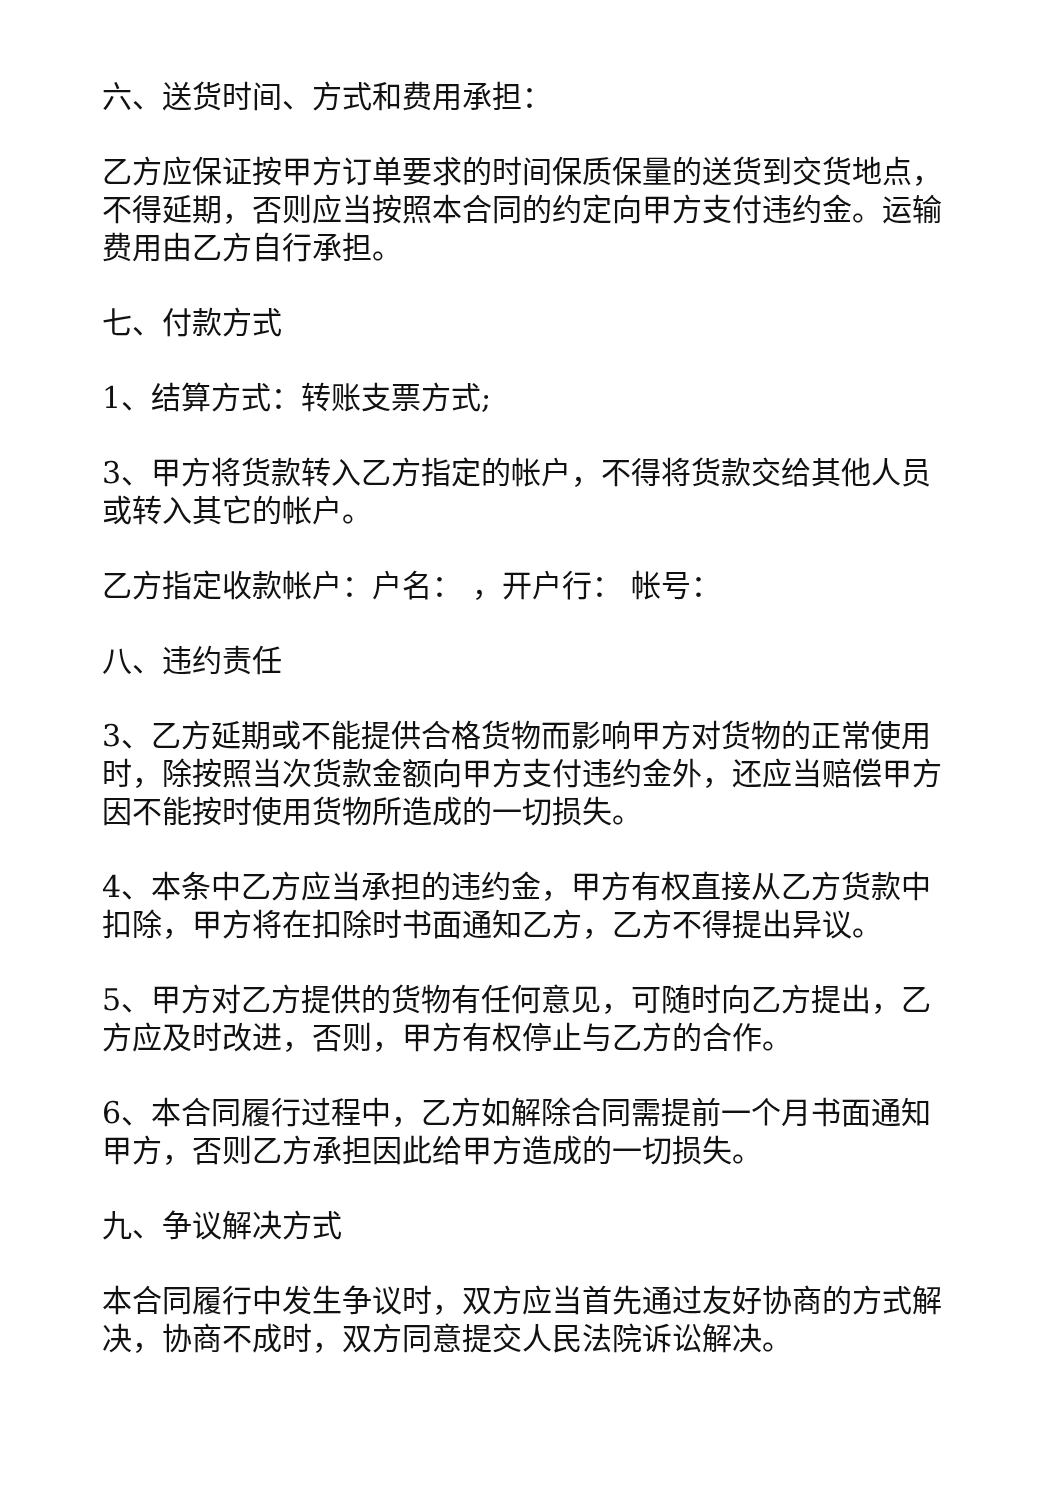六、送货时间、方式和费用承担：
乙方应保证按甲方订单要求的时间保质保量的送货到交货地点，不得延期，否则应当按照本合同的约定向甲方支付违约金。运输费用由乙方自行承担。
七、付款方式
1、结算方式：转账支票方式;
3、甲方将货款转入乙方指定的帐户，不得将货款交给其他人员或转入其它的帐户。
乙方指定收款帐户：户名： ，开户行： 帐号：
八、违约责任
3、乙方延期或不能提供合格货物而影响甲方对货物的正常使用时，除按照当次货款金额向甲方支付违约金外，还应当赔偿甲方因不能按时使用货物所造成的一切损失。
4、本条中乙方应当承担的违约金，甲方有权直接从乙方货款中扣除，甲方将在扣除时书面通知乙方，乙方不得提出异议。
5、甲方对乙方提供的货物有任何意见，可随时向乙方提出，乙方应及时改进，否则，甲方有权停止与乙方的合作。
6、本合同履行过程中，乙方如解除合同需提前一个月书面通知甲方，否则乙方承担因此给甲方造成的一切损失。
九、争议解决方式
本合同履行中发生争议时，双方应当首先通过友好协商的方式解决，协商不成时，双方同意提交人民法院诉讼解决。